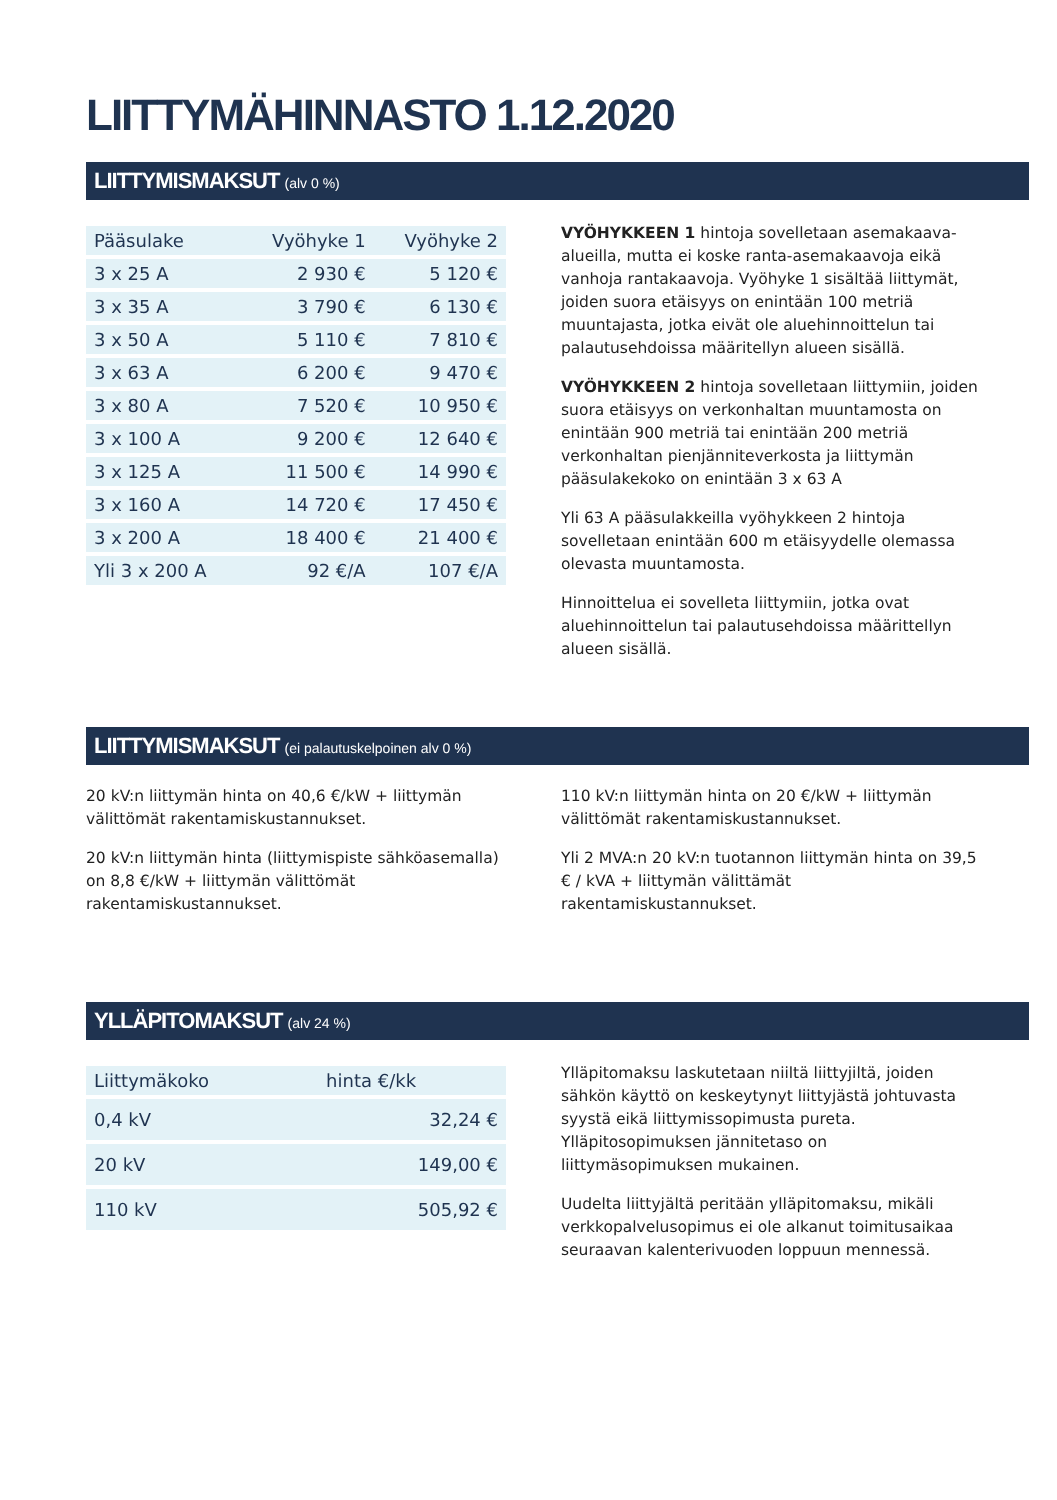LIITTYMÄHINNASTO 1.12.2020
LIITTYMISMAKSUT (alv 0 %)
| Pääsulake | Vyöhyke 1 | Vyöhyke 2 |
| --- | --- | --- |
| 3 x 25 A | 2 930 € | 5 120 € |
| 3 x 35 A | 3 790 € | 6 130 € |
| 3 x 50 A | 5 110 € | 7 810 € |
| 3 x 63 A | 6 200 € | 9 470 € |
| 3 x 80 A | 7 520 € | 10 950 € |
| 3 x 100 A | 9 200 € | 12 640 € |
| 3 x 125 A | 11 500 € | 14 990 € |
| 3 x 160 A | 14 720 € | 17 450 € |
| 3 x 200 A | 18 400 € | 21 400 € |
| Yli 3 x 200 A | 92 €/A | 107 €/A |
VYÖHYKKEEN 1 hintoja sovelletaan asemakaava-alueilla, mutta ei koske ranta-asemakaavoja eikä vanhoja rantakaavoja. Vyöhyke 1 sisältää liittymät, joiden suora etäisyys on enintään 100 metriä muuntajasta, jotka eivät ole aluehinnoittelun tai palautusehdoissa määritellyn alueen sisällä.
VYÖHYKKEEN 2 hintoja sovelletaan liittymiin, joiden suora etäisyys on verkonhaltan muuntamosta on enintään 900 metriä tai enintään 200 metriä verkonhaltan pienjänniteverkosta ja liittymän pääsulakekoko on enintään 3 x 63 A
Yli 63 A pääsulakkeilla vyöhykkeen 2 hintoja sovelletaan enintään 600 m etäisyydelle olemassa olevasta muuntamosta.
Hinnoittelua ei sovelleta liittymiin, jotka ovat aluehinnoittelun tai palautusehdoissa määrittellyn alueen sisällä.
LIITTYMISMAKSUT (ei palautuskelpoinen alv 0 %)
20 kV:n liittymän hinta on 40,6 €/kW + liittymän välittömät rakentamiskustannukset.
20 kV:n liittymän hinta (liittymispiste sähköasemalla) on 8,8 €/kW + liittymän välittömät rakentamiskustannukset.
110 kV:n liittymän hinta on 20 €/kW + liittymän välittömät rakentamiskustannukset.
Yli 2 MVA:n 20 kV:n tuotannon liittymän hinta on 39,5 € / kVA + liittymän välittämät rakentamiskustannukset.
YLLÄPITOMAKSUT (alv 24 %)
| Liittymäkoko | hinta €/kk |
| --- | --- |
| 0,4 kV | 32,24 € |
| 20 kV | 149,00 € |
| 110 kV | 505,92 € |
Ylläpitomaksu laskutetaan niiltä liittyjiltä, joiden sähkön käyttö on keskeytynyt liittyjästä johtuvasta syystä eikä liittymissopimusta pureta. Ylläpitosopimuksen jännitetaso on liittymäsopimuksen mukainen.
Uudelta liittyjältä peritään ylläpitomaksu, mikäli verkkopalvelusopimus ei ole alkanut toimitusaikaa seuraavan kalenterivuoden loppuun mennessä.